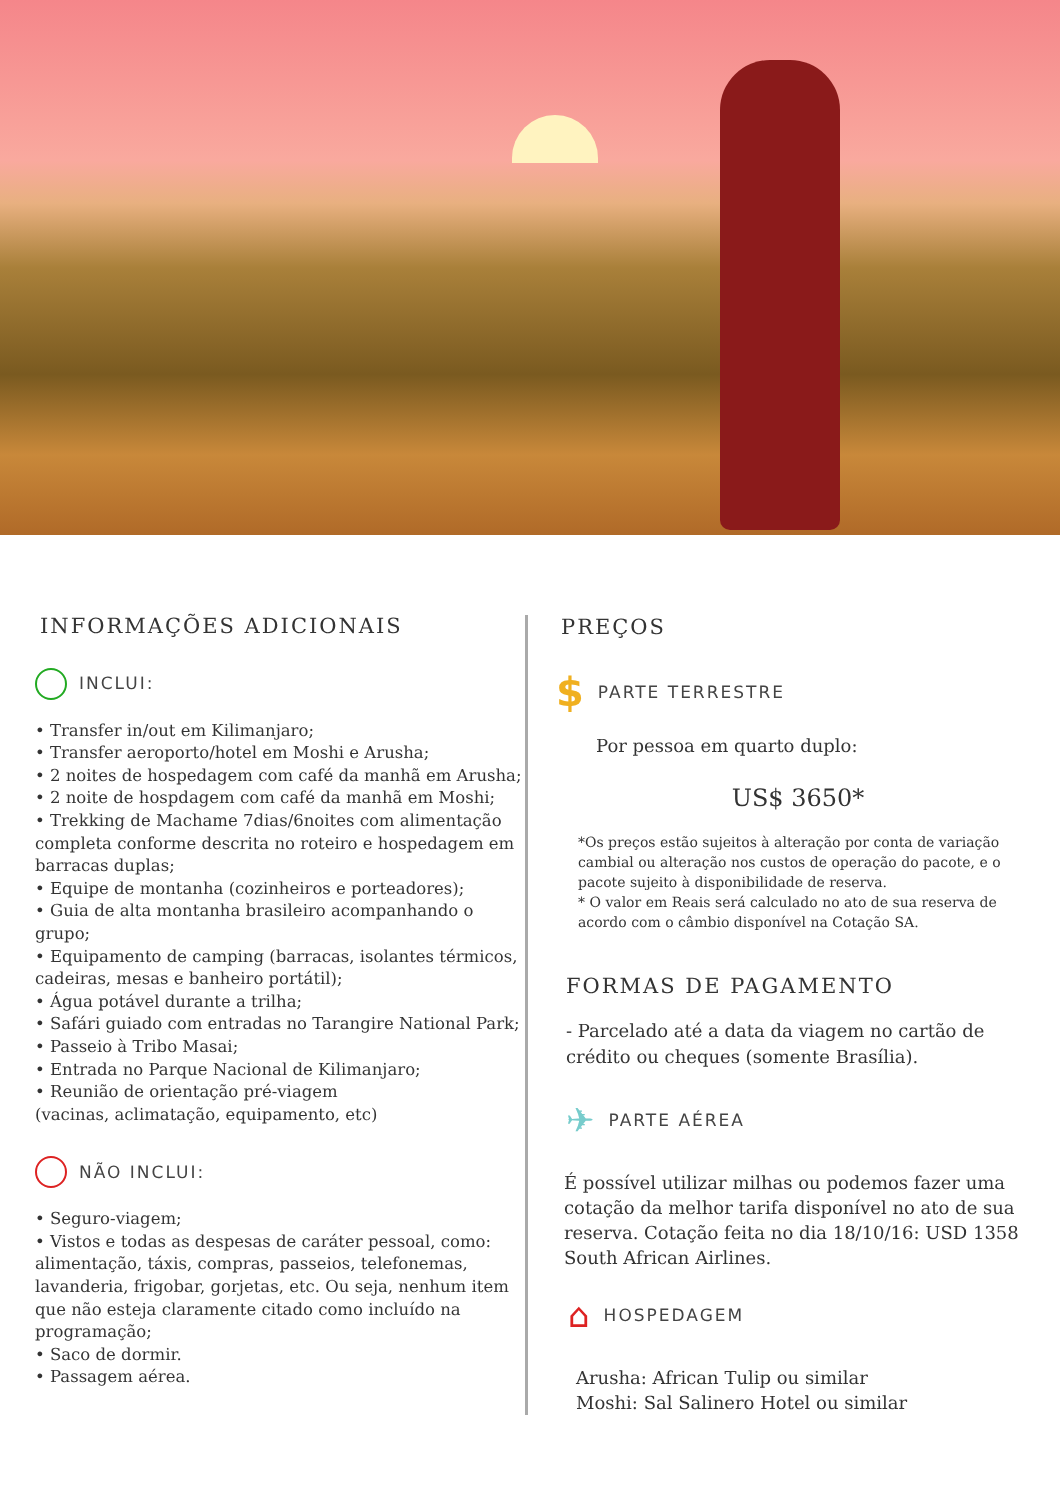INFORMAÇÕES ADICIONAIS
INCLUI:
• Transfer in/out em Kilimanjaro;
• Transfer aeroporto/hotel em Moshi e Arusha;
• 2 noites de hospedagem com café da manhã em Arusha;
• 2 noite de hospdagem com café da manhã em Moshi;
• Trekking de Machame 7dias/6noites com alimentação completa conforme descrita no roteiro e hospedagem em barracas duplas;
• Equipe de montanha (cozinheiros e porteadores);
• Guia de alta montanha brasileiro acompanhando o grupo;
• Equipamento de camping (barracas, isolantes térmicos, cadeiras, mesas e banheiro portátil);
• Água potável durante a trilha;
• Safári guiado com entradas no Tarangire National Park;
• Passeio à Tribo Masai;
• Entrada no Parque Nacional de Kilimanjaro;
• Reunião de orientação pré-viagem
(vacinas, aclimatação, equipamento, etc)
NÃO INCLUI:
• Seguro-viagem;
• Vistos e todas as despesas de caráter pessoal, como: alimentação, táxis, compras, passeios, telefonemas, lavanderia, frigobar, gorjetas, etc. Ou seja, nenhum item que não esteja claramente citado como incluído na programação;
• Saco de dormir.
• Passagem aérea.
PREÇOS
$ PARTE TERRESTRE
Por pessoa em quarto duplo:
US$ 3650*
*Os preços estão sujeitos à alteração por conta de variação cambial ou alteração nos custos de operação do pacote, e o pacote sujeito à disponibilidade de reserva.
* O valor em Reais será calculado no ato de sua reserva de acordo com o câmbio disponível na Cotação SA.
FORMAS DE PAGAMENTO
- Parcelado até a data da viagem no cartão de crédito ou cheques (somente Brasília).
✈ PARTE AÉREA
É possível utilizar milhas ou podemos fazer uma cotação da melhor tarifa disponível no ato de sua reserva. Cotação feita no dia 18/10/16: USD 1358 South African Airlines.
⌂ HOSPEDAGEM
Arusha: African Tulip ou similar
Moshi: Sal Salinero Hotel ou similar